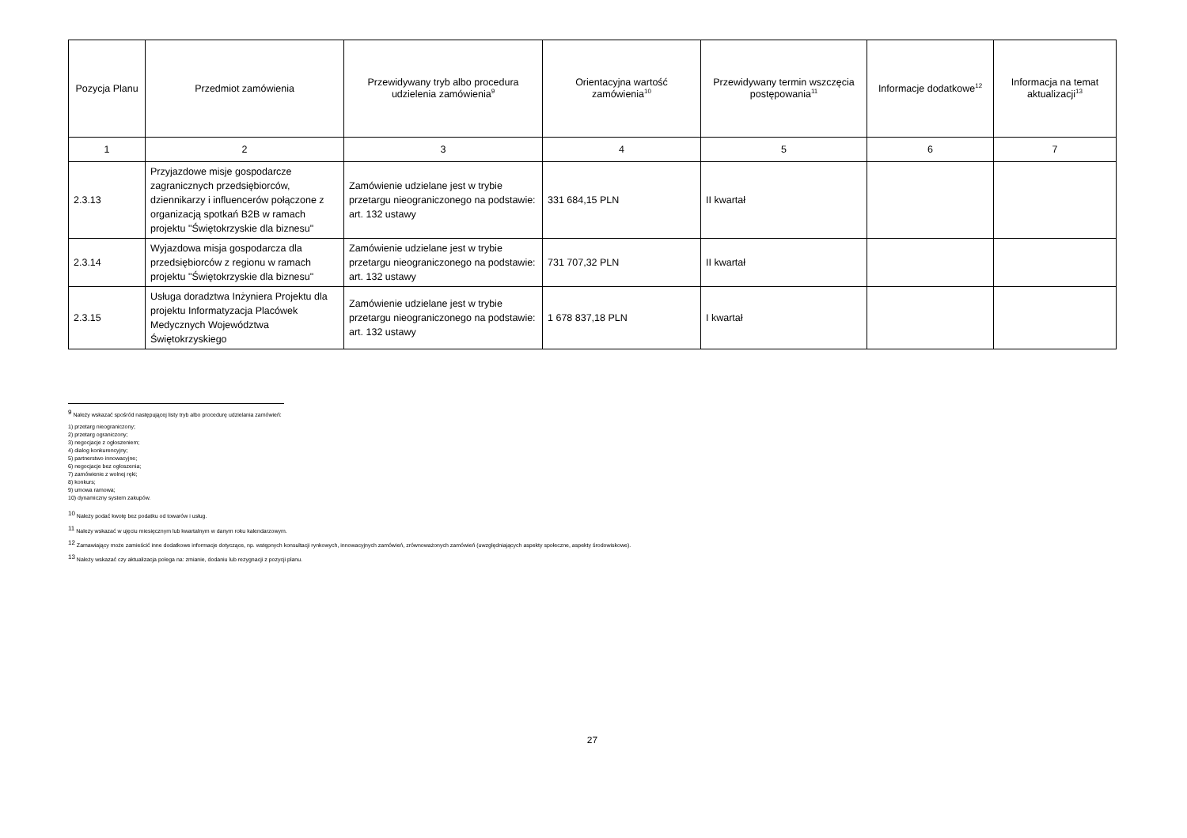| Pozycja Planu | Przedmiot zamówienia | Przewidywany tryb albo procedura udzielenia zamówienia<sup>9</sup> | Orientacyjna wartość zamówienia<sup>10</sup> | Przewidywany termin wszczęcia postępowania<sup>11</sup> | Informacje dodatkowe<sup>12</sup> | Informacja na temat aktualizacji<sup>13</sup> |
| --- | --- | --- | --- | --- | --- | --- |
| 1 | 2 | 3 | 4 | 5 | 6 | 7 |
| 2.3.13 | Przyjazdowe misje gospodarcze zagranicznych przedsiębiorców, dziennikarzy i influencerów połączone z organizacją spotkań B2B w ramach projektu "Świętokrzyskie dla biznesu" | Zamówienie udzielane jest w trybie przetargu nieograniczonego na podstawie: art. 132 ustawy | 331 684,15 PLN | II kwartał | | |
| 2.3.14 | Wyjazdowa misja gospodarcza dla przedsiębiorców z regionu w ramach projektu "Świętokrzyskie dla biznesu" | Zamówienie udzielane jest w trybie przetargu nieograniczonego na podstawie: art. 132 ustawy | 731 707,32 PLN | II kwartał | | |
| 2.3.15 | Usługa doradztwa Inżyniera Projektu dla projektu Informatyzacja Placówek Medycznych Województwa Świętokrzyskiego | Zamówienie udzielane jest w trybie przetargu nieograniczonego na podstawie: art. 132 ustawy | 1 678 837,18 PLN | I kwartał | | |
<sup>9</sup> Należy wskazać spośród następującej listy tryb albo procedurę udzielania zamówień:
1) przetarg nieograniczony;
2) przetarg ograniczony;
3) negocjacje z ogłoszeniem;
4) dialog konkurencyjny;
5) partnerstwo innowacyjne;
6) negocjacje bez ogłoszenia;
7) zamówienie z wolnej ręki;
8) konkurs;
9) umowa ramowa;
10) dynamiczny system zakupów.
<sup>10</sup> Należy podać kwotę bez podatku od towarów i usług.
<sup>11</sup> Należy wskazać w ujęciu miesięcznym lub kwartalnym w danym roku kalendarzowym.
<sup>12</sup> Zamawiający może zamieścić inne dodatkowe informacje dotyczące, np. wstępnych konsultacji rynkowych, innowacyjnych zamówień, zrównoważonych zamówień (uwzględniających aspekty społeczne, aspekty środowiskowe).
<sup>13</sup> Należy wskazać czy aktualizacja polega na: zmianie, dodaniu lub rezygnacji z pozycji planu.
27